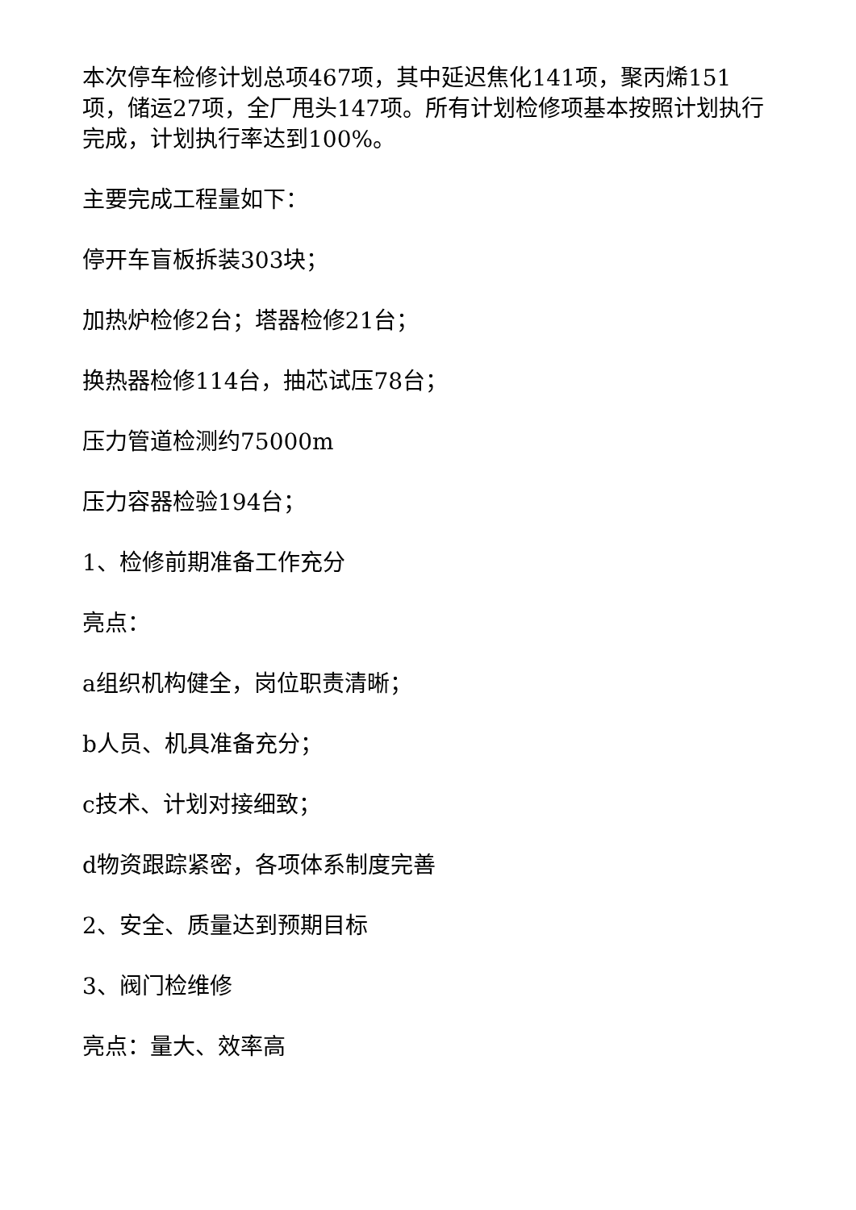本次停车检修计划总项467项，其中延迟焦化141项，聚丙烯151项，储运27项，全厂甩头147项。所有计划检修项基本按照计划执行完成，计划执行率达到100%。
主要完成工程量如下：
停开车盲板拆装303块；
加热炉检修2台；塔器检修21台；
换热器检修114台，抽芯试压78台；
压力管道检测约75000m
压力容器检验194台；
1、检修前期准备工作充分
亮点：
a组织机构健全，岗位职责清晰；
b人员、机具准备充分；
c技术、计划对接细致；
d物资跟踪紧密，各项体系制度完善
2、安全、质量达到预期目标
3、阀门检维修
亮点：量大、效率高